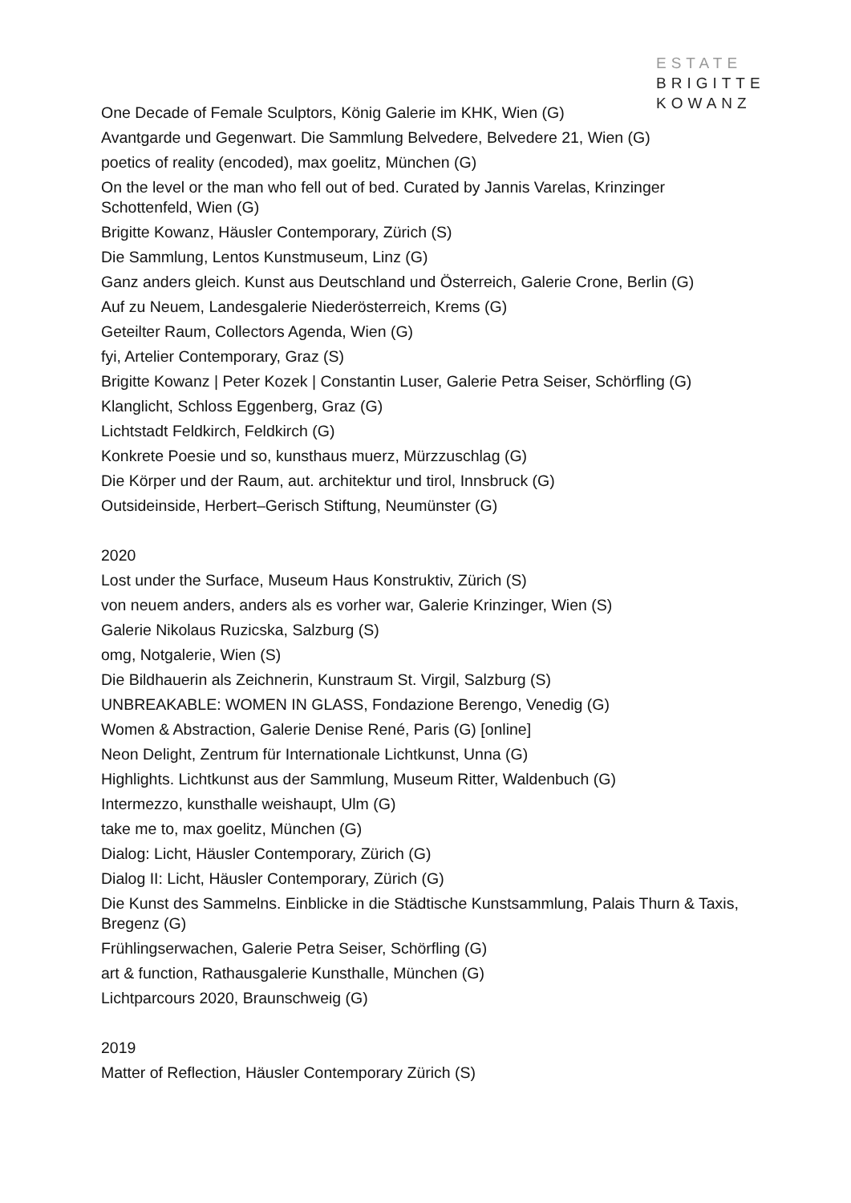ESTATE
BRIGITTE
KOWANZ
One Decade of Female Sculptors, König Galerie im KHK, Wien (G)
Avantgarde und Gegenwart. Die Sammlung Belvedere, Belvedere 21, Wien (G)
poetics of reality (encoded), max goelitz, München (G)
On the level or the man who fell out of bed. Curated by Jannis Varelas, Krinzinger Schottenfeld, Wien (G)
Brigitte Kowanz, Häusler Contemporary, Zürich (S)
Die Sammlung, Lentos Kunstmuseum, Linz (G)
Ganz anders gleich. Kunst aus Deutschland und Österreich, Galerie Crone, Berlin (G)
Auf zu Neuem, Landesgalerie Niederösterreich, Krems (G)
Geteilter Raum, Collectors Agenda, Wien (G)
fyi, Artelier Contemporary, Graz (S)
Brigitte Kowanz | Peter Kozek | Constantin Luser, Galerie Petra Seiser, Schörfling (G)
Klanglicht, Schloss Eggenberg, Graz (G)
Lichtstadt Feldkirch, Feldkirch (G)
Konkrete Poesie und so, kunsthaus muerz, Mürzzuschlag (G)
Die Körper und der Raum, aut. architektur und tirol, Innsbruck (G)
Outsideinside, Herbert–Gerisch Stiftung, Neumünster (G)
2020
Lost under the Surface, Museum Haus Konstruktiv, Zürich (S)
von neuem anders, anders als es vorher war, Galerie Krinzinger, Wien (S)
Galerie Nikolaus Ruzicska, Salzburg (S)
omg, Notgalerie, Wien (S)
Die Bildhauerin als Zeichnerin, Kunstraum St. Virgil, Salzburg (S)
UNBREAKABLE: WOMEN IN GLASS, Fondazione Berengo, Venedig (G)
Women & Abstraction, Galerie Denise René, Paris (G) [online]
Neon Delight, Zentrum für Internationale Lichtkunst, Unna (G)
Highlights. Lichtkunst aus der Sammlung, Museum Ritter, Waldenbuch (G)
Intermezzo, kunsthalle weishaupt, Ulm (G)
take me to, max goelitz, München (G)
Dialog: Licht, Häusler Contemporary, Zürich (G)
Dialog II: Licht, Häusler Contemporary, Zürich (G)
Die Kunst des Sammelns. Einblicke in die Städtische Kunstsammlung, Palais Thurn & Taxis, Bregenz (G)
Frühlingserwachen, Galerie Petra Seiser, Schörfling (G)
art & function, Rathausgalerie Kunsthalle, München (G)
Lichtparcours 2020, Braunschweig (G)
2019
Matter of Reflection, Häusler Contemporary Zürich (S)